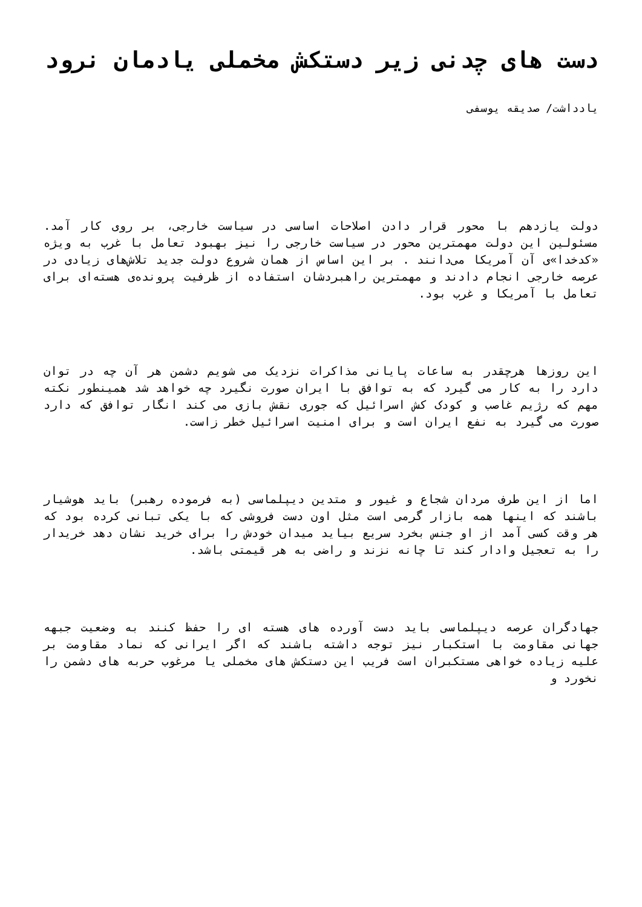دست های چدنی زیر دستکش مخملی یادمان نرود
یادداشت/ صدیقه یوسفی
دولت یازدهم با محور قرار دادن اصلاحات اساسی در سیاست خارجی، بر روی کار آمد. مسئولین این دولت مهمترین محور در سیاست خارجی را نیز بهبود تعامل با غرب به ویژه «کدخدا»ی آن آمریکا می‌دانند . بر این اساس از همان شروع دولت جدید تلاش‌های زیادی در عرصه خارجی انجام دادند و مهمترین راهبردشان استفاده از ظرفیت پرونده‌ی هسته‌ای برای تعامل با آمریکا و غرب بود.
این روزها هرچقدر به ساعات پایانی مذاکرات نزدیک می شویم دشمن هر آن چه در توان دارد را به کار می گیرد که به توافق با ایران صورت نگیرد چه خواهد شد همینطور نکته مهم که رژیم غاصب و کودک کش اسرائیل که جوری نقش بازی می کند انگار توافق که دارد صورت می گیرد به نفع ایران است و برای امنیت اسرائیل خطر زاست.
اما از این طرف مردان شجاع و غیور و متدین دیپلماسی (به فرموده رهبر) باید هوشیار باشند که اینها همه بازار گرمی است مثل اون دست فروشی که با یکی تبانی کرده بود که هر وقت کسی آمد از او جنس بخرد سریع بیاید میدان خودش را برای خرید نشان دهد خریدار را به تعجیل وادار کند تا چانه نزند و راضی به هر قیمتی باشد.
جهادگران عرصه دیپلماسی باید دست آورده های هسته ای را حفظ کنند به وضعیت جبهه جهانی مقاومت با استکبار نیز توجه داشته باشند که اگر ایرانی که نماد مقاومت بر علیه زیاده خواهی مستکبران است فریب این دستکش های مخملی یا مرغوب حربه های دشمن را نخورد و